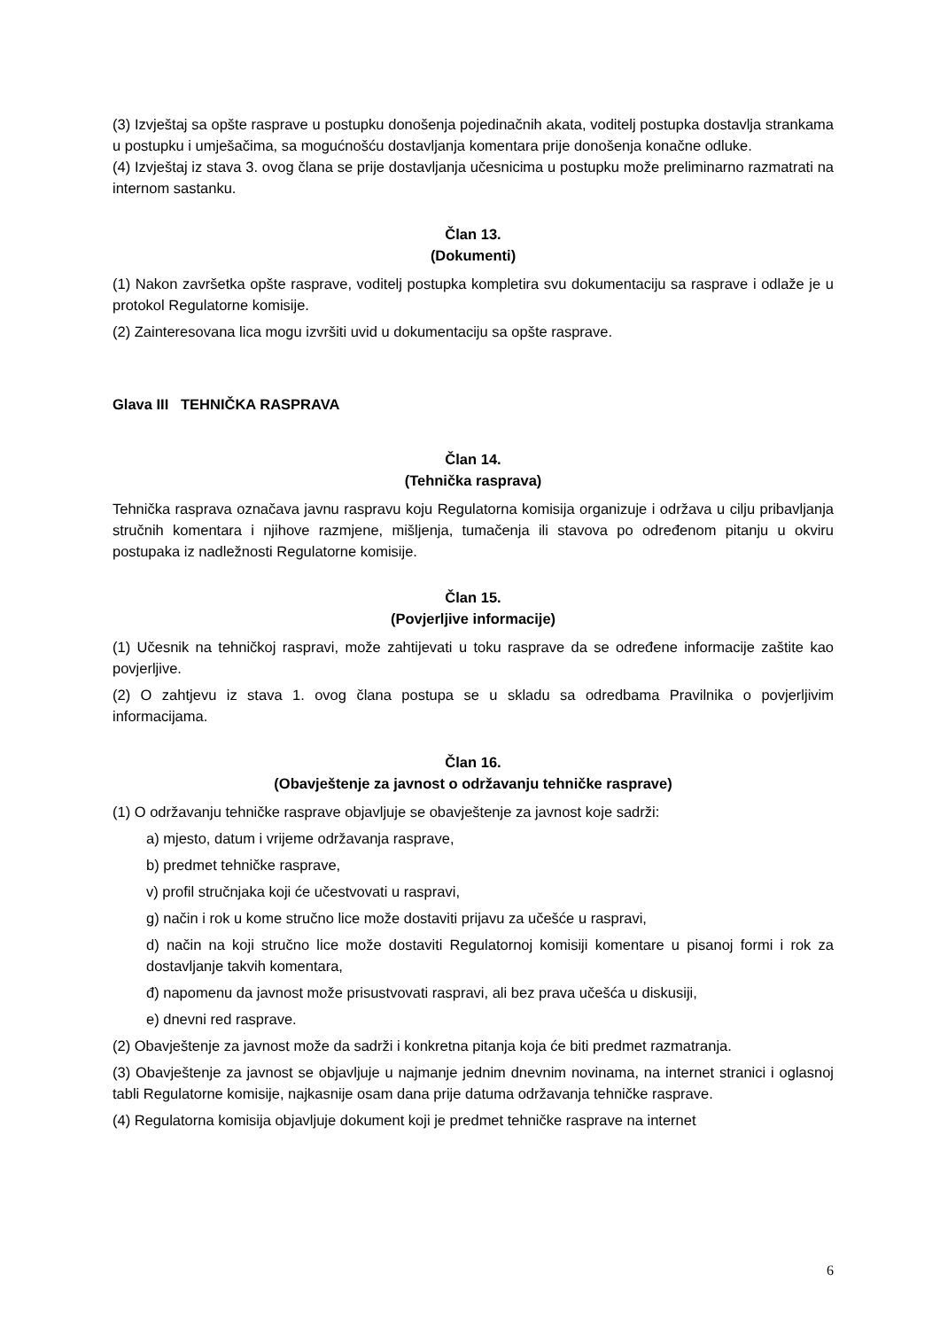(3) Izvještaj sa opšte rasprave u postupku donošenja pojedinačnih akata, voditelj postupka dostavlja strankama u postupku i umješačima, sa mogućnošću dostavljanja komentara prije donošenja konačne odluke.
(4) Izvještaj iz stava 3. ovog člana se prije dostavljanja učesnicima u postupku može preliminarno razmatrati na internom sastanku.
Član 13.
(Dokumenti)
(1) Nakon završetka opšte rasprave, voditelj postupka kompletira svu dokumentaciju sa rasprave i odlaže je u protokol Regulatorne komisije.
(2) Zainteresovana lica mogu izvršiti uvid u dokumentaciju sa opšte rasprave.
Glava III TEHNIČKA RASPRAVA
Član 14.
(Tehnička rasprava)
Tehnička rasprava označava javnu raspravu koju Regulatorna komisija organizuje i održava u cilju pribavljanja stručnih komentara i njihove razmjene, mišljenja, tumačenja ili stavova po određenom pitanju u okviru postupaka iz nadležnosti Regulatorne komisije.
Član 15.
(Povjerljive informacije)
(1) Učesnik na tehničkoj raspravi, može zahtijevati u toku rasprave da se određene informacije zaštite kao povjerljive.
(2) O zahtjevu iz stava 1. ovog člana postupa se u skladu sa odredbama Pravilnika o povjerljivim informacijama.
Član 16.
(Obavještenje za javnost o održavanju tehničke rasprave)
(1) O održavanju tehničke rasprave objavljuje se obavještenje za javnost koje sadrži:
a) mjesto, datum i vrijeme održavanja rasprave,
b) predmet tehničke rasprave,
v) profil stručnjaka koji će učestvovati u raspravi,
g) način i rok u kome stručno lice može dostaviti prijavu za učešće u raspravi,
d) način na koji stručno lice može dostaviti Regulatornoj komisiji komentare u pisanoj formi i rok za dostavljanje takvih komentara,
đ) napomenu da javnost može prisustvovati raspravi, ali bez prava učešća u diskusiji,
e) dnevni red rasprave.
(2) Obavještenje za javnost može da sadrži i konkretna pitanja koja će biti predmet razmatranja.
(3) Obavještenje za javnost se objavljuje u najmanje jednim dnevnim novinama, na internet stranici i oglasnoj tabli Regulatorne komisije, najkasnije osam dana prije datuma održavanja tehničke rasprave.
(4) Regulatorna komisija objavljuje dokument koji je predmet tehničke rasprave na internet
6